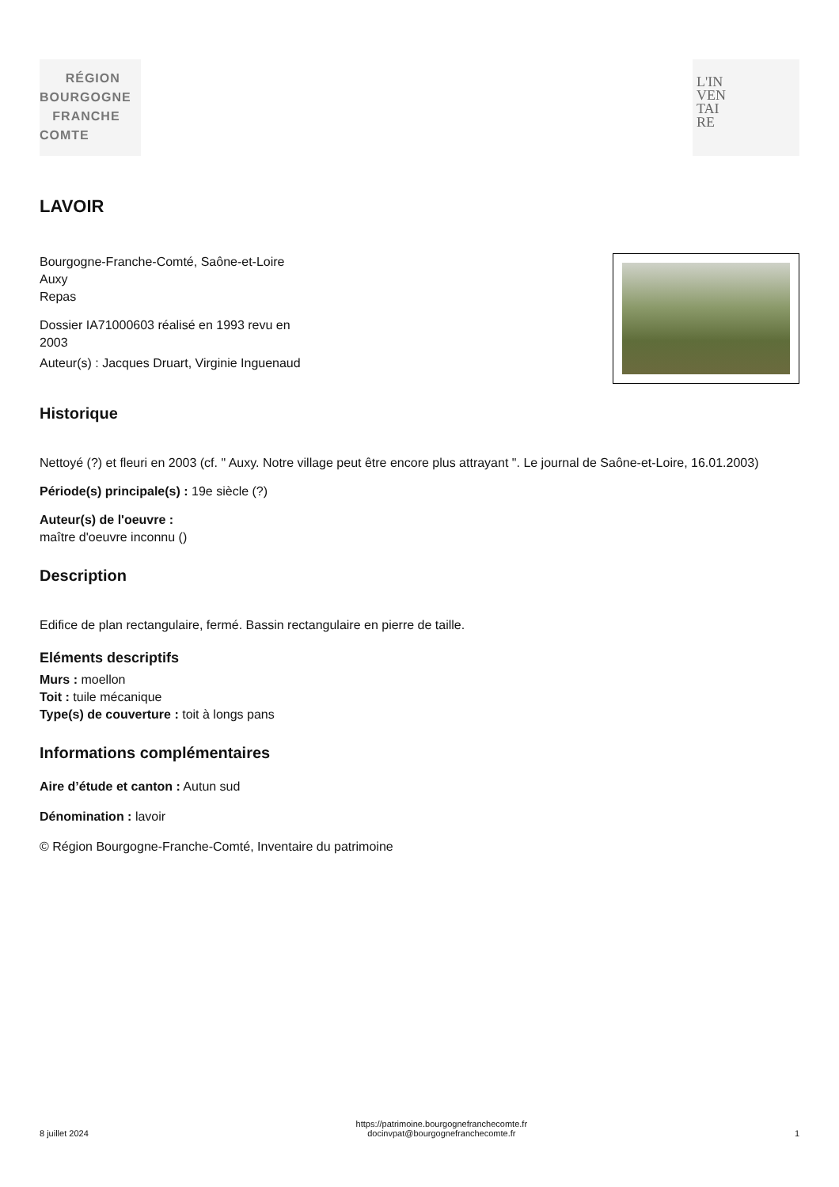RÉGION
BOURGOGNE
FRANCHE
COMTE
L'IN
VEN
TAI
RE
LAVOIR
Bourgogne-Franche-Comté, Saône-et-Loire
Auxy
Repas
Dossier IA71000603 réalisé en 1993 revu en 2003
Auteur(s) : Jacques Druart, Virginie Inguenaud
Historique
Nettoyé (?) et fleuri en 2003 (cf. " Auxy. Notre village peut être encore plus attrayant ". Le journal de Saône-et-Loire, 16.01.2003)
Période(s) principale(s) : 19e siècle (?)
Auteur(s) de l'oeuvre :
maître d'oeuvre inconnu ()
Description
Edifice de plan rectangulaire, fermé. Bassin rectangulaire en pierre de taille.
Eléments descriptifs
Murs : moellon
Toit : tuile mécanique
Type(s) de couverture : toit à longs pans
Informations complémentaires
Aire d’étude et canton : Autun sud
Dénomination : lavoir
© Région Bourgogne-Franche-Comté, Inventaire du patrimoine
8 juillet 2024 https://patrimoine.bourgognefranchecomte.fr
docinvpat@bourgognefranchecomte.fr 1